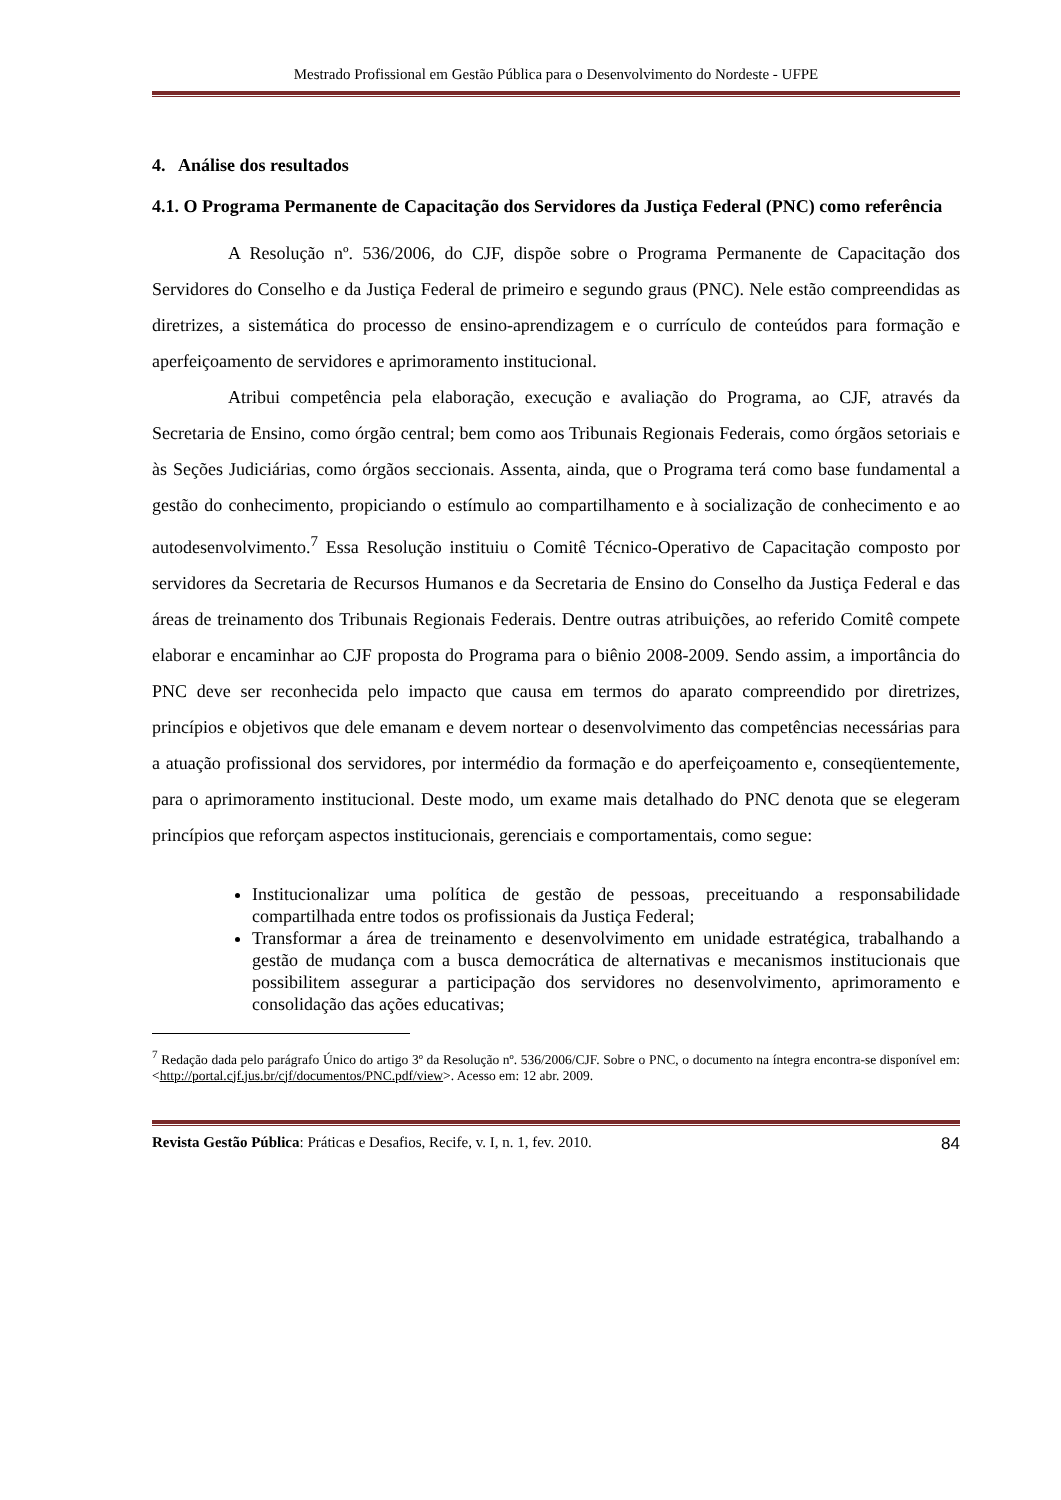Mestrado Profissional em Gestão Pública para o Desenvolvimento do Nordeste - UFPE
4. Análise dos resultados
4.1. O Programa Permanente de Capacitação dos Servidores da Justiça Federal (PNC) como referência
A Resolução nº. 536/2006, do CJF, dispõe sobre o Programa Permanente de Capacitação dos Servidores do Conselho e da Justiça Federal de primeiro e segundo graus (PNC). Nele estão compreendidas as diretrizes, a sistemática do processo de ensino-aprendizagem e o currículo de conteúdos para formação e aperfeiçoamento de servidores e aprimoramento institucional.
Atribui competência pela elaboração, execução e avaliação do Programa, ao CJF, através da Secretaria de Ensino, como órgão central; bem como aos Tribunais Regionais Federais, como órgãos setoriais e às Seções Judiciárias, como órgãos seccionais. Assenta, ainda, que o Programa terá como base fundamental a gestão do conhecimento, propiciando o estímulo ao compartilhamento e à socialização de conhecimento e ao autodesenvolvimento.<sup>7</sup> Essa Resolução instituiu o Comitê Técnico-Operativo de Capacitação composto por servidores da Secretaria de Recursos Humanos e da Secretaria de Ensino do Conselho da Justiça Federal e das áreas de treinamento dos Tribunais Regionais Federais. Dentre outras atribuições, ao referido Comitê compete elaborar e encaminhar ao CJF proposta do Programa para o biênio 2008-2009. Sendo assim, a importância do PNC deve ser reconhecida pelo impacto que causa em termos do aparato compreendido por diretrizes, princípios e objetivos que dele emanam e devem nortear o desenvolvimento das competências necessárias para a atuação profissional dos servidores, por intermédio da formação e do aperfeiçoamento e, conseqüentemente, para o aprimoramento institucional. Deste modo, um exame mais detalhado do PNC denota que se elegeram princípios que reforçam aspectos institucionais, gerenciais e comportamentais, como segue:
Institucionalizar uma política de gestão de pessoas, preceituando a responsabilidade compartilhada entre todos os profissionais da Justiça Federal;
Transformar a área de treinamento e desenvolvimento em unidade estratégica, trabalhando a gestão de mudança com a busca democrática de alternativas e mecanismos institucionais que possibilitem assegurar a participação dos servidores no desenvolvimento, aprimoramento e consolidação das ações educativas;
<sup>7</sup> Redação dada pelo parágrafo Único do artigo 3º da Resolução nº. 536/2006/CJF. Sobre o PNC, o documento na íntegra encontra-se disponível em: <http://portal.cjf.jus.br/cjf/documentos/PNC.pdf/view>. Acesso em: 12 abr. 2009.
Revista Gestão Pública: Práticas e Desafios, Recife, v. I, n. 1, fev. 2010. 84